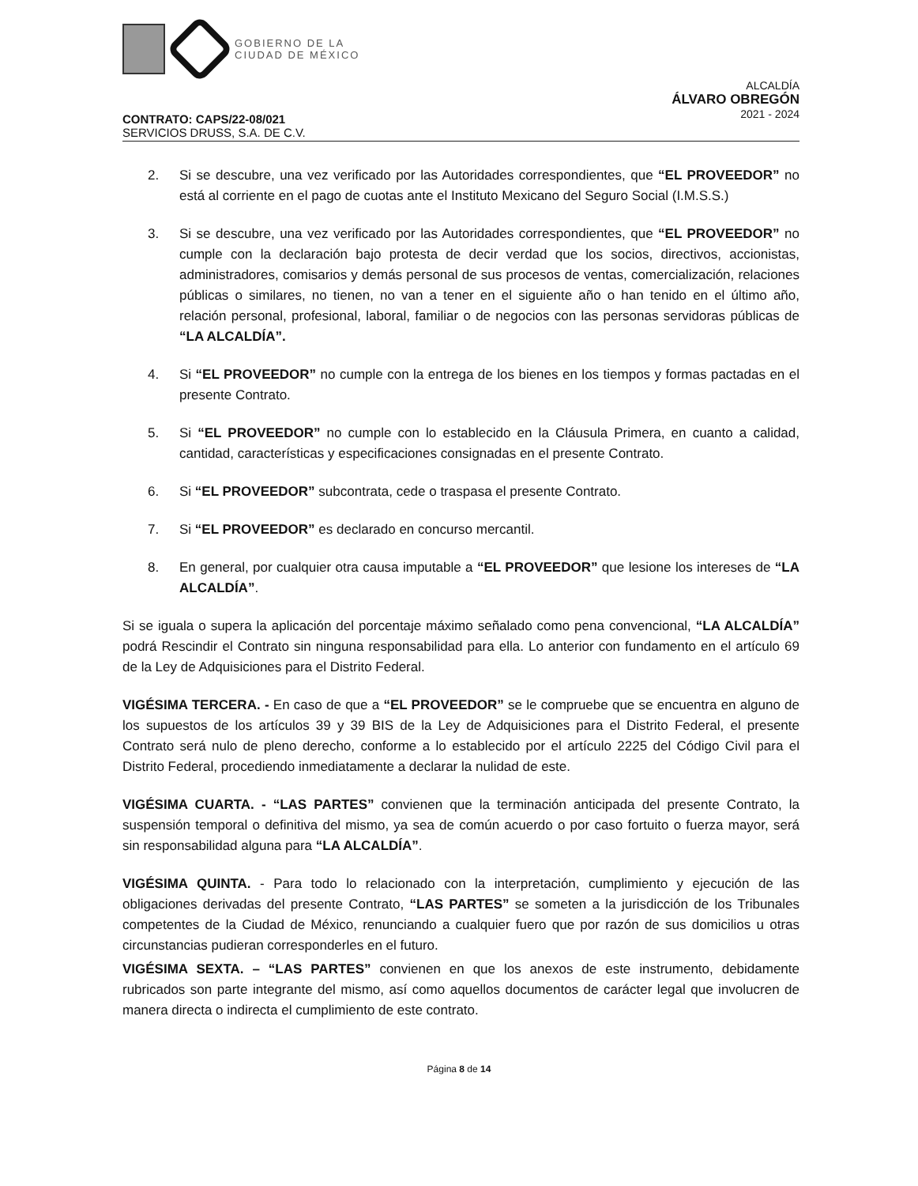GOBIERNO DE LA
CIUDAD DE MÉXICO
ALCALDÍA
ÁLVARO OBREGÓN
2021 - 2024
CONTRATO: CAPS/22-08/021
SERVICIOS DRUSS, S.A. DE C.V.
2. Si se descubre, una vez verificado por las Autoridades correspondientes, que “EL PROVEEDOR” no está al corriente en el pago de cuotas ante el Instituto Mexicano del Seguro Social (I.M.S.S.)
3. Si se descubre, una vez verificado por las Autoridades correspondientes, que “EL PROVEEDOR” no cumple con la declaración bajo protesta de decir verdad que los socios, directivos, accionistas, administradores, comisarios y demás personal de sus procesos de ventas, comercialización, relaciones públicas o similares, no tienen, no van a tener en el siguiente año o han tenido en el último año, relación personal, profesional, laboral, familiar o de negocios con las personas servidoras públicas de “LA ALCALDÍA”.
4. Si “EL PROVEEDOR” no cumple con la entrega de los bienes en los tiempos y formas pactadas en el presente Contrato.
5. Si “EL PROVEEDOR” no cumple con lo establecido en la Cláusula Primera, en cuanto a calidad, cantidad, características y especificaciones consignadas en el presente Contrato.
6. Si “EL PROVEEDOR” subcontrata, cede o traspasa el presente Contrato.
7. Si “EL PROVEEDOR” es declarado en concurso mercantil.
8. En general, por cualquier otra causa imputable a “EL PROVEEDOR” que lesione los intereses de “LA ALCALDÍA”.
Si se iguala o supera la aplicación del porcentaje máximo señalado como pena convencional, “LA ALCALDÍA” podrá Rescindir el Contrato sin ninguna responsabilidad para ella. Lo anterior con fundamento en el artículo 69 de la Ley de Adquisiciones para el Distrito Federal.
VIGÉSIMA TERCERA. - En caso de que a “EL PROVEEDOR” se le compruebe que se encuentra en alguno de los supuestos de los artículos 39 y 39 BIS de la Ley de Adquisiciones para el Distrito Federal, el presente Contrato será nulo de pleno derecho, conforme a lo establecido por el artículo 2225 del Código Civil para el Distrito Federal, procediendo inmediatamente a declarar la nulidad de este.
VIGÉSIMA CUARTA. - “LAS PARTES” convienen que la terminación anticipada del presente Contrato, la suspensión temporal o definitiva del mismo, ya sea de común acuerdo o por caso fortuito o fuerza mayor, será sin responsabilidad alguna para “LA ALCALDÍA”.
VIGÉSIMA QUINTA. - Para todo lo relacionado con la interpretación, cumplimiento y ejecución de las obligaciones derivadas del presente Contrato, “LAS PARTES” se someten a la jurisdicción de los Tribunales competentes de la Ciudad de México, renunciando a cualquier fuero que por razón de sus domicilios u otras circunstancias pudieran corresponderles en el futuro.
VIGÉSIMA SEXTA. – “LAS PARTES” convienen en que los anexos de este instrumento, debidamente rubricados son parte integrante del mismo, así como aquellos documentos de carácter legal que involucren de manera directa o indirecta el cumplimiento de este contrato.
Página 8 de 14